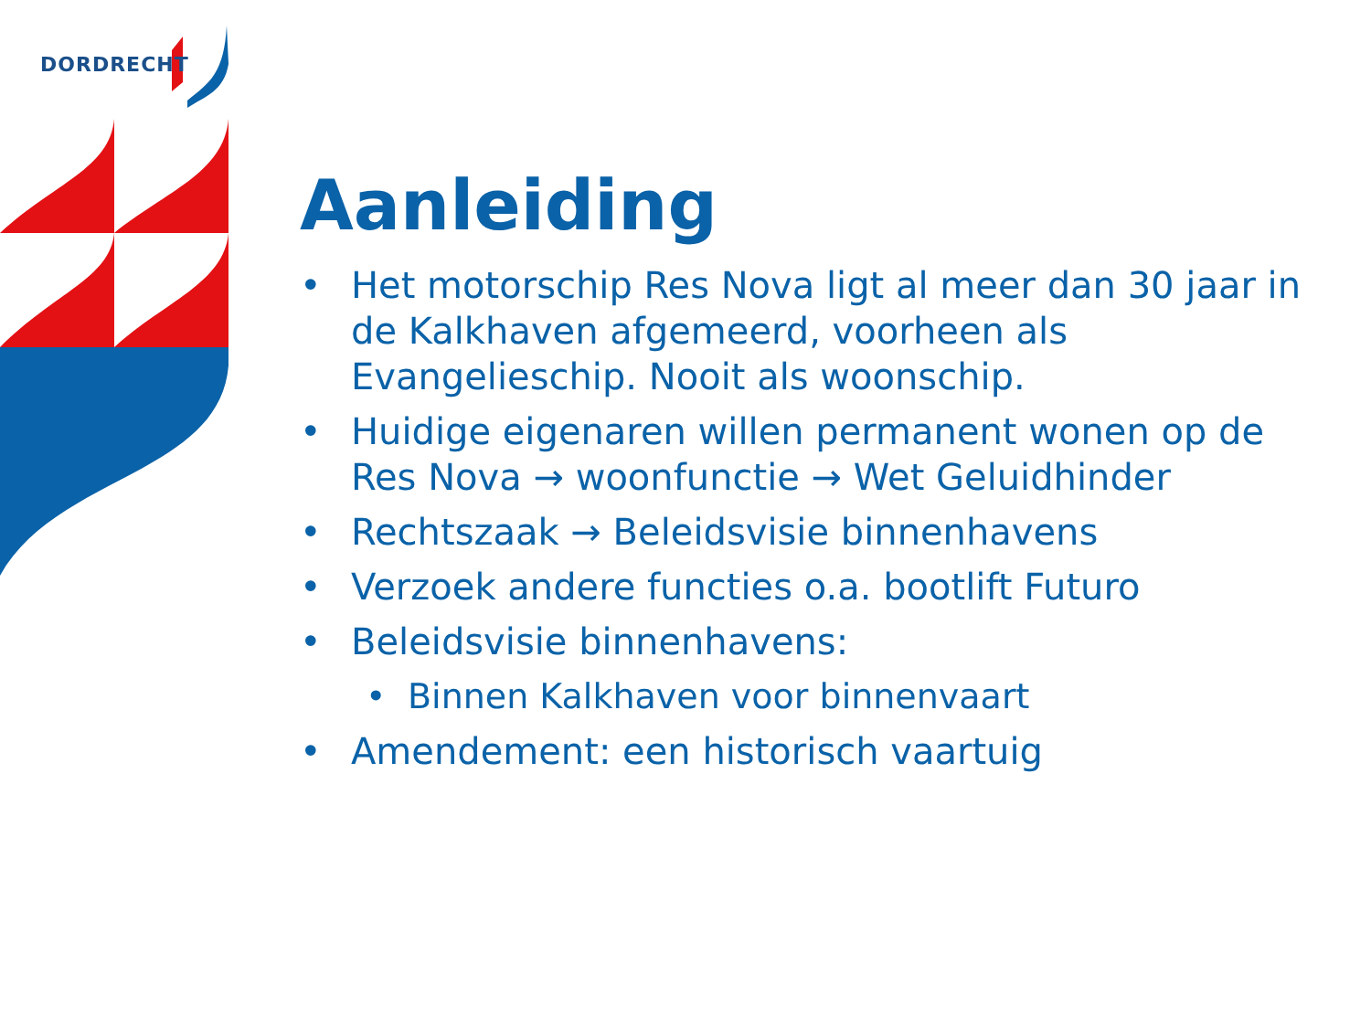DORDRECHT
Aanleiding
• Het motorschip Res Nova ligt al meer dan 30 jaar in de Kalkhaven afgemeerd, voorheen als Evangelieschip. Nooit als woonschip.
• Huidige eigenaren willen permanent wonen op de Res Nova → woonfunctie → Wet Geluidhinder
• Rechtszaak → Beleidsvisie binnenhavens
• Verzoek andere functies o.a. bootlift Futuro
• Beleidsvisie binnenhavens:
• Binnen Kalkhaven voor binnenvaart
• Amendement: een historisch vaartuig